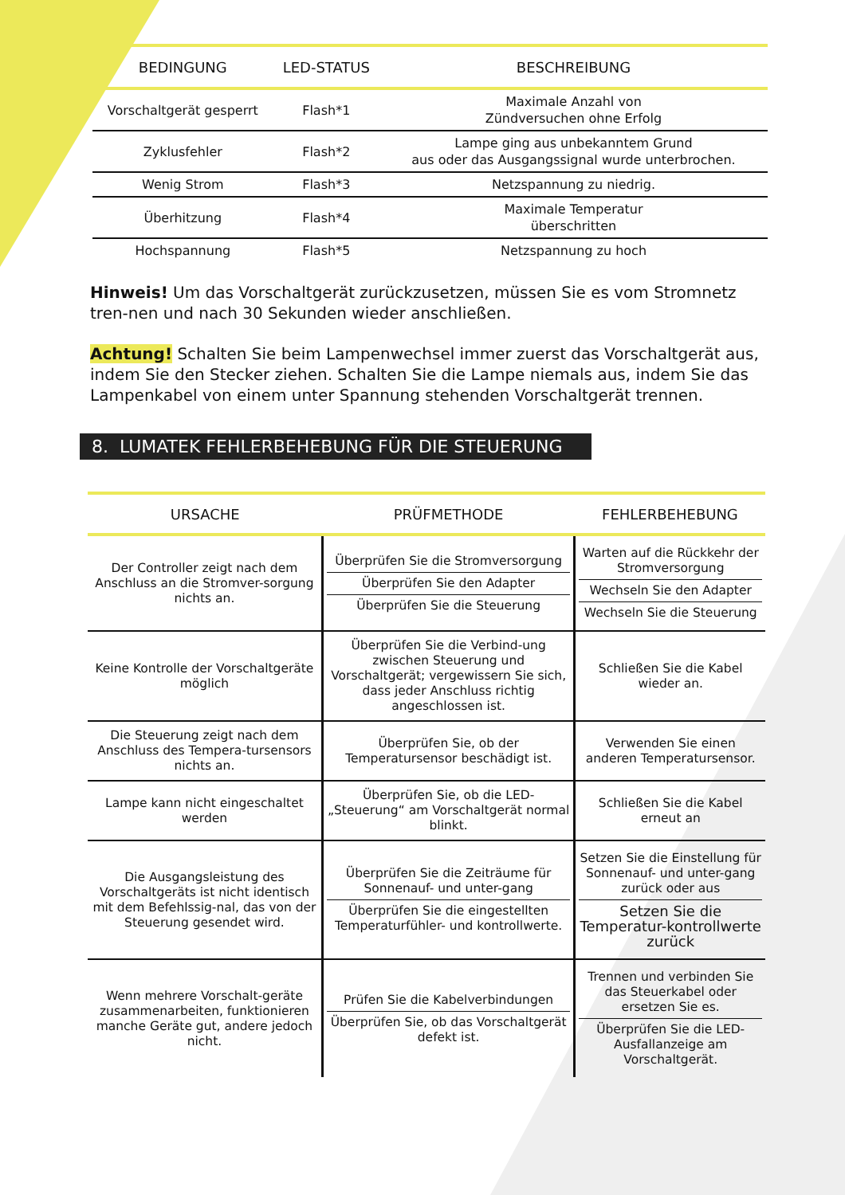| BEDINGUNG | LED-STATUS | BESCHREIBUNG |
| --- | --- | --- |
| Vorschaltgerät gesperrt | Flash*1 | Maximale Anzahl von Zündversuchen ohne Erfolg |
| Zyklusfehler | Flash*2 | Lampe ging aus unbekanntem Grund aus oder das Ausgangssignal wurde unterbrochen. |
| Wenig Strom | Flash*3 | Netzspannung zu niedrig. |
| Überhitzung | Flash*4 | Maximale Temperatur überschritten |
| Hochspannung | Flash*5 | Netzspannung zu hoch |
Hinweis! Um das Vorschaltgerät zurückzusetzen, müssen Sie es vom Stromnetz tren-nen und nach 30 Sekunden wieder anschließen.
Achtung! Schalten Sie beim Lampenwechsel immer zuerst das Vorschaltgerät aus, indem Sie den Stecker ziehen. Schalten Sie die Lampe niemals aus, indem Sie das Lampenkabel von einem unter Spannung stehenden Vorschaltgerät trennen.
8. LUMATEK FEHLERBEHEBUNG FÜR DIE STEUERUNG
| URSACHE | PRÜFMETHODE | FEHLERBEHEBUNG |
| --- | --- | --- |
| Der Controller zeigt nach dem Anschluss an die Stromver-sorgung nichts an. | Überprüfen Sie die Stromversorgung Überprüfen Sie den Adapter Überprüfen Sie die Steuerung | Warten auf die Rückkehr der Stromversorgung Wechseln Sie den Adapter Wechseln Sie die Steuerung |
| Keine Kontrolle der Vorschaltgeräte möglich | Überprüfen Sie die Verbind-ung zwischen Steuerung und Vorschaltgerät; vergewissern Sie sich, dass jeder Anschluss richtig angeschlossen ist. | Schließen Sie die Kabel wieder an. |
| Die Steuerung zeigt nach dem Anschluss des Tempera-tursensors nichts an. | Überprüfen Sie, ob der Temperatursensor beschädigt ist. | Verwenden Sie einen anderen Temperatursensor. |
| Lampe kann nicht eingeschaltet werden | Überprüfen Sie, ob die LED-„Steuerung“ am Vorschaltgerät normal blinkt. | Schließen Sie die Kabel erneut an |
| Die Ausgangsleistung des Vorschaltgeräts ist nicht identisch mit dem Befehlssig-nal, das von der Steuerung gesendet wird. | Überprüfen Sie die Zeiträume für Sonnenauf- und unter-gang Überprüfen Sie die eingestellten Temperaturfühler- und kontrollwerte. | Setzen Sie die Einstellung für Sonnenauf- und unter-gang zurück oder aus Setzen Sie die Temperatur-kontrollwerte zurück |
| Wenn mehrere Vorschalt-geräte zusammenarbeiten, funktionieren manche Geräte gut, andere jedoch nicht. | Prüfen Sie die Kabelverbindungen Überprüfen Sie, ob das Vorschaltgerät defekt ist. | Trennen und verbinden Sie das Steuerkabel oder ersetzen Sie es. Überprüfen Sie die LED-Ausfallanzeige am Vorschaltgerät. |